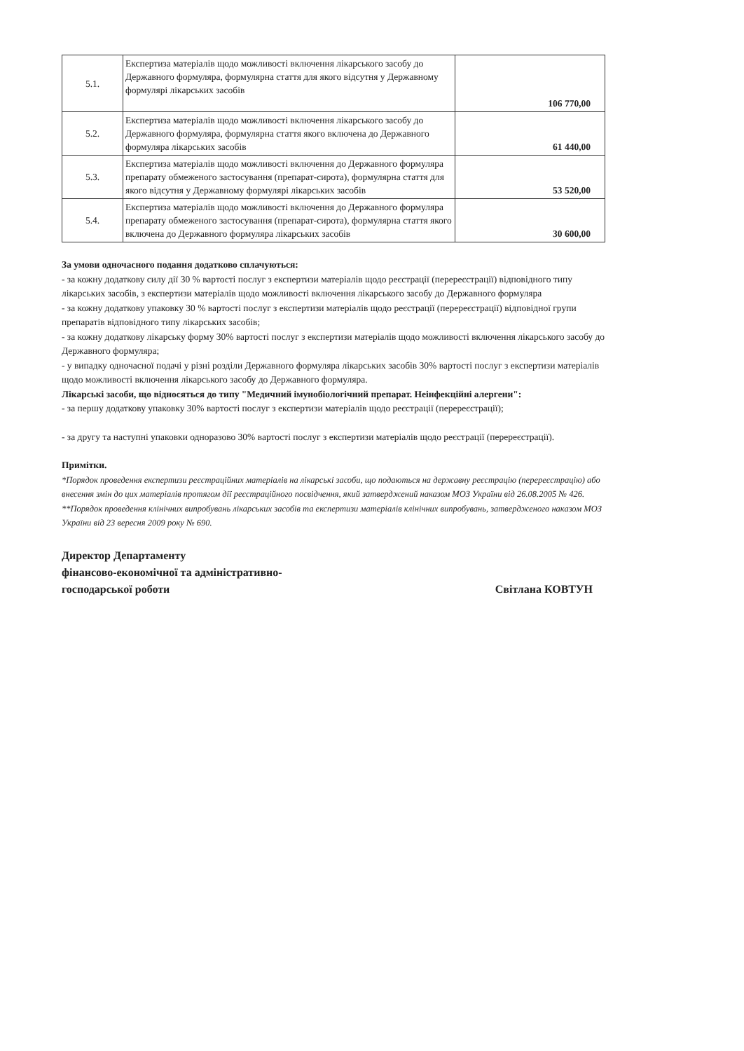| 5.1. | Експертиза матеріалів щодо можливості включення лікарського засобу до Державного формуляра, формулярна стаття для якого відсутня у Державному формулярі лікарських засобів | 106 770,00 |
| 5.2. | Експертиза матеріалів щодо можливості включення лікарського засобу до Державного формуляра, формулярна стаття якого включена до Державного формуляра лікарських засобів | 61 440,00 |
| 5.3. | Експертиза матеріалів щодо можливості включення до Державного формуляра препарату обмеженого застосування (препарат-сирота), формулярна стаття для якого відсутня у Державному формулярі лікарських засобів | 53 520,00 |
| 5.4. | Експертиза матеріалів щодо можливості включення до Державного формуляра препарату обмеженого застосування (препарат-сирота), формулярна стаття якого включена до Державного формуляра лікарських засобів | 30 600,00 |
За умови одночасного подання додатково сплачуються:
- за кожну додаткову силу дії 30 % вартості послуг з експертизи матеріалів щодо реєстрації (перереєстрації) відповідного типу лікарських засобів, з експертизи матеріалів щодо можливості включення лікарського засобу до Державного формуляра
- за кожну додаткову упаковку 30 % вартості послуг з експертизи матеріалів щодо реєстрації (перереєстрації) відповідної групи препаратів відповідного типу лікарських засобів;
- за кожну додаткову лікарську форму 30% вартості послуг з експертизи матеріалів щодо можливості включення лікарського засобу до Державного формуляра;
- у випадку одночасної подачі у різні розділи Державного формуляра лікарських засобів 30% вартості послуг з експертизи матеріалів щодо можливості включення лікарського засобу до Державного формуляра.
Лікарські засоби, що відносяться до типу "Медичний імунобіологічний препарат. Неінфекційні алергени":
- за першу додаткову упаковку 30% вартості послуг з експертизи матеріалів щодо реєстрації (перереєстрації);
- за другу та наступні упаковки одноразово 30% вартості послуг з експертизи матеріалів щодо реєстрації (перереєстрації).
Примітки.
*Порядок проведення експертизи реєстраційних матеріалів на лікарські засоби, що подаються на державну реєстрацію (перереєстрацію) або внесення змін до цих матеріалів протягом дії реєстраційного посвідчення, який затверджений наказом МОЗ України від 26.08.2005 № 426.
**Порядок проведення клінічних випробувань лікарських засобів та експертизи матеріалів клінічних випробувань, затвердженого наказом МОЗ України від 23 вересня 2009 року № 690.
Директор Департаменту
фінансово-економічної та адміністративно-
господарської роботи
Світлана КОВТУН